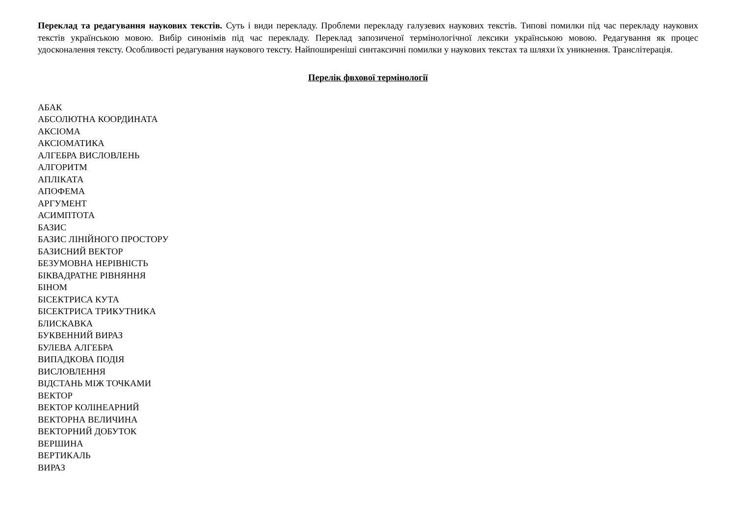Переклад та редагування наукових текстів. Суть і види перекладу. Проблеми перекладу галузевих наукових текстів. Типові помилки під час перекладу наукових текстів українською мовою. Вибір синонімів під час перекладу. Переклад запозиченої термінологічної лексики українською мовою. Редагування як процес удосконалення тексту. Особливості редагування наукового тексту. Найпоширеніші синтаксичні помилки у наукових текстах та шляхи їх уникнення. Транслітерація.
Перелік фвхової термінології
АБАК
АБСОЛЮТНА КООРДИНАТА
АКСІОМА
АКСІОМАТИКА
АЛГЕБРА ВИСЛОВЛЕНЬ
АЛГОРИТМ
АПЛІКАТА
АПОФЕМА
АРГУМЕНТ
АСИМПТОТА
БАЗИС
БАЗИС ЛІНІЙНОГО ПРОСТОРУ
БАЗИСНИЙ ВЕКТОР
БЕЗУМОВНА НЕРІВНІСТЬ
БІКВАДРАТНЕ РІВНЯННЯ
БІНОМ
БІСЕКТРИСА КУТА
БІСЕКТРИСА ТРИКУТНИКА
БЛИСКАВКА
БУКВЕННИЙ ВИРАЗ
БУЛЕВА АЛГЕБРА
ВИПАДКОВА ПОДІЯ
ВИСЛОВЛЕННЯ
ВІДСТАНЬ МІЖ ТОЧКАМИ
ВЕКТОР
ВЕКТОР КОЛІНЕАРНИЙ
ВЕКТОРНА ВЕЛИЧИНА
ВЕКТОРНИЙ ДОБУТОК
ВЕРШИНА
ВЕРТИКАЛЬ
ВИРАЗ